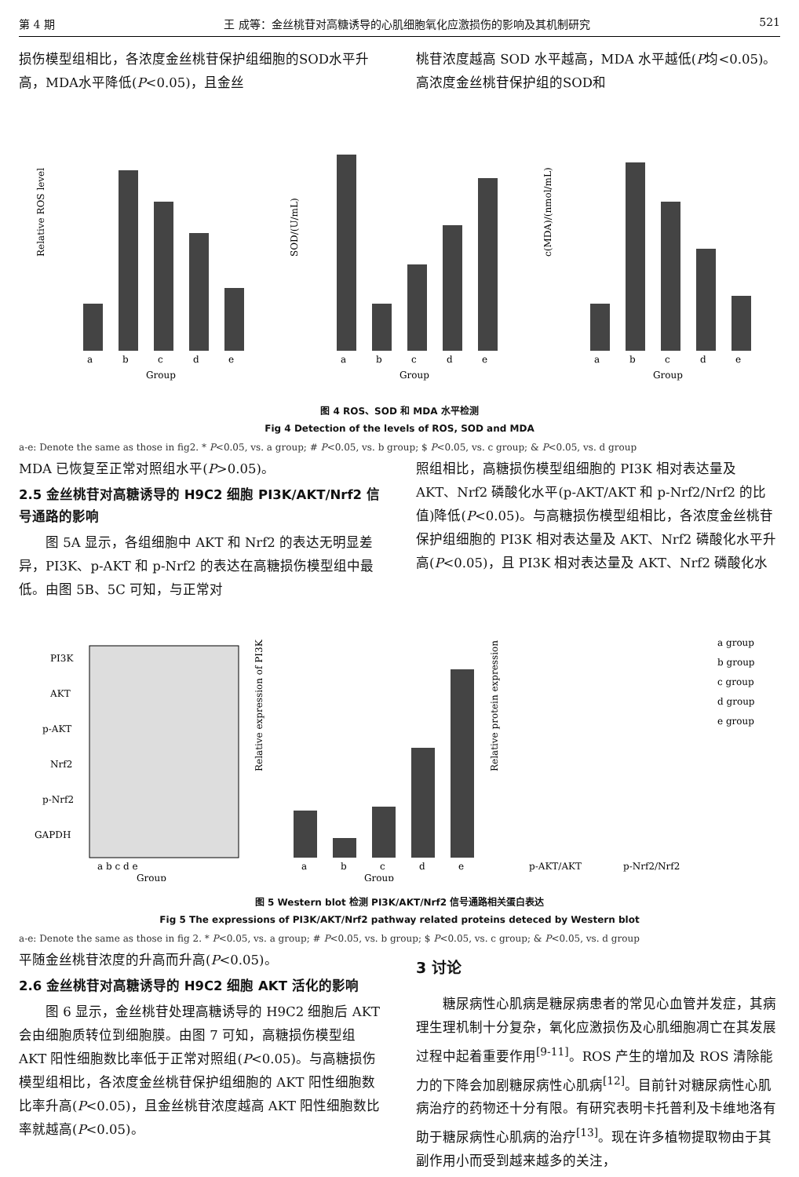第 4 期 王 成等：金丝桃苷对高糖诱导的心肌细胞氧化应激损伤的影响及其机制研究 521
损伤模型组相比，各浓度金丝桃苷保护组细胞的SOD水平升高，MDA水平降低(P<0.05)，且金丝
桃苷浓度越高 SOD 水平越高，MDA 水平越低(P均<0.05)。高浓度金丝桃苷保护组的SOD和
Relative ROS level
a
b
c
d
e
Group
SOD/(U/mL)
a
b
c
d
e
Group
c(MDA)/(nmol/mL)
a
b
c
d
e
Group
图 4 ROS、SOD 和 MDA 水平检测
Fig 4 Detection of the levels of ROS, SOD and MDA
a-e: Denote the same as those in fig2. * P<0.05, vs. a group; # P<0.05, vs. b group; $ P<0.05, vs. c group; & P<0.05, vs. d group
MDA 已恢复至正常对照组水平(P>0.05)。
2.5 金丝桃苷对高糖诱导的 H9C2 细胞 PI3K/AKT/Nrf2 信号通路的影响
　　图 5A 显示，各组细胞中 AKT 和 Nrf2 的表达无明显差异，PI3K、p-AKT 和 p-Nrf2 的表达在高糖损伤模型组中最低。由图 5B、5C 可知，与正常对
照组相比，高糖损伤模型组细胞的 PI3K 相对表达量及 AKT、Nrf2 磷酸化水平(p-AKT/AKT 和 p-Nrf2/Nrf2 的比值)降低(P<0.05)。与高糖损伤模型组相比，各浓度金丝桃苷保护组细胞的 PI3K 相对表达量及 AKT、Nrf2 磷酸化水平升高(P<0.05)，且 PI3K 相对表达量及 AKT、Nrf2 磷酸化水
PI3K
AKT
p-AKT
Nrf2
p-Nrf2
GAPDH
a b c d e
Group
Relative expression of PI3K
a
b
c
d
e
Group
Relative protein expression
p-AKT/AKT
p-Nrf2/Nrf2
a group
b group
c group
d group
e group
图 5 Western blot 检测 PI3K/AKT/Nrf2 信号通路相关蛋白表达
Fig 5 The expressions of PI3K/AKT/Nrf2 pathway related proteins deteced by Western blot
a-e: Denote the same as those in fig 2. * P<0.05, vs. a group; # P<0.05, vs. b group; $ P<0.05, vs. c group; & P<0.05, vs. d group
平随金丝桃苷浓度的升高而升高(P<0.05)。
2.6 金丝桃苷对高糖诱导的 H9C2 细胞 AKT 活化的影响
　　图 6 显示，金丝桃苷处理高糖诱导的 H9C2 细胞后 AKT 会由细胞质转位到细胞膜。由图 7 可知，高糖损伤模型组 AKT 阳性细胞数比率低于正常对照组(P<0.05)。与高糖损伤模型组相比，各浓度金丝桃苷保护组细胞的 AKT 阳性细胞数比率升高(P<0.05)，且金丝桃苷浓度越高 AKT 阳性细胞数比率就越高(P<0.05)。
3 讨论
　　糖尿病性心肌病是糖尿病患者的常见心血管并发症，其病理生理机制十分复杂，氧化应激损伤及心肌细胞凋亡在其发展过程中起着重要作用<sup>[9-11]</sup>。ROS 产生的增加及 ROS 清除能力的下降会加剧糖尿病性心肌病<sup>[12]</sup>。目前针对糖尿病性心肌病治疗的药物还十分有限。有研究表明卡托普利及卡维地洛有助于糖尿病性心肌病的治疗<sup>[13]</sup>。现在许多植物提取物由于其副作用小而受到越来越多的关注，